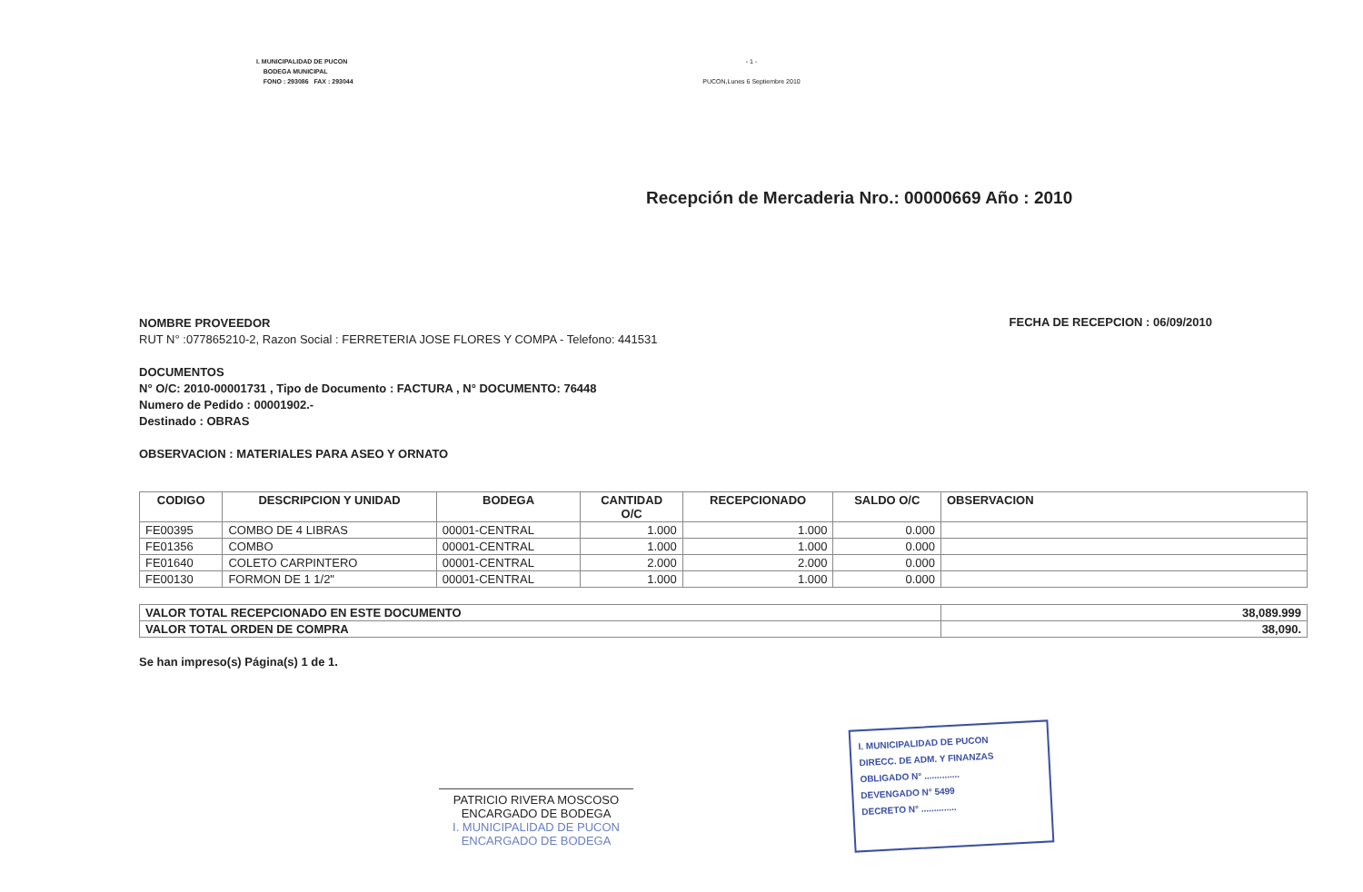I. MUNICIPALIDAD DE PUCON
BODEGA MUNICIPAL
FONO : 293086 FAX : 293044
- 1 -
PUCON,Lunes 6 Septiembre 2010
Recepción de Mercaderia Nro.: 00000669 Año : 2010
NOMBRE PROVEEDOR
RUT N° :077865210-2, Razon Social : FERRETERIA JOSE FLORES Y COMPA - Telefono: 441531
FECHA DE RECEPCION : 06/09/2010
DOCUMENTOS
N° O/C: 2010-00001731 , Tipo de Documento : FACTURA , N° DOCUMENTO: 76448
Numero de Pedido : 00001902.-
Destinado : OBRAS
OBSERVACION : MATERIALES PARA ASEO Y ORNATO
| CODIGO | DESCRIPCION Y UNIDAD | BODEGA | CANTIDAD O/C | RECEPCIONADO | SALDO O/C | OBSERVACION |
| --- | --- | --- | --- | --- | --- | --- |
| FE00395 | COMBO DE 4 LIBRAS | 00001-CENTRAL | 1.000 | 1.000 | 0.000 | |
| FE01356 | COMBO | 00001-CENTRAL | 1.000 | 1.000 | 0.000 | |
| FE01640 | COLETO CARPINTERO | 00001-CENTRAL | 2.000 | 2.000 | 0.000 | |
| FE00130 | FORMON DE 1 1/2" | 00001-CENTRAL | 1.000 | 1.000 | 0.000 | |
| VALOR TOTAL RECEPCIONADO EN ESTE DOCUMENTO | 38,089.999 |
| VALOR TOTAL ORDEN DE COMPRA | 38,090. |
Se han impreso(s) Página(s) 1 de 1.
PATRICIO RIVERA MOSCOSO
ENCARGADO DE BODEGA
I. MUNICIPALIDAD DE PUCON
ENCARGADO DE BODEGA
I. MUNICIPALIDAD DE PUCON
DIRECC. DE ADM. Y FINANZAS
OBLIGADO N° ..............
DEVENGADO N° 5499
DECRETO N° ..............